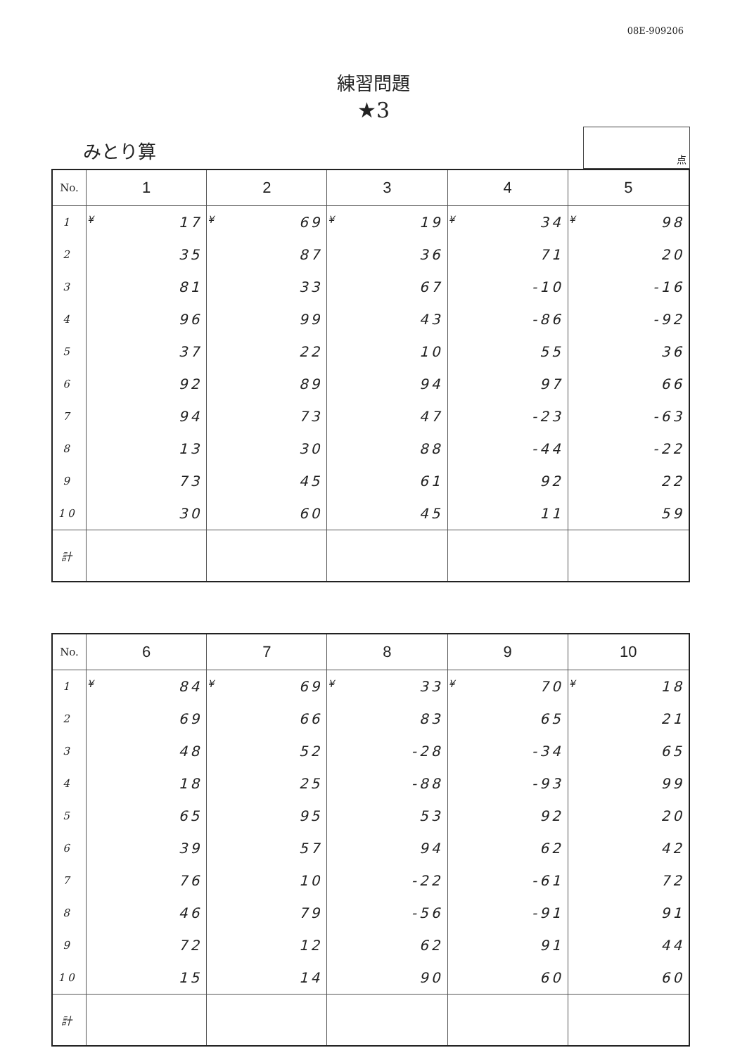08E-909206
練習問題
★3
みとり算
点
| No. | 1 | 2 | 3 | 4 | 5 |
| --- | --- | --- | --- | --- | --- |
| 1 | ¥ 17 | ¥ 69 | ¥ 19 | ¥ 34 | ¥ 98 |
| 2 | 35 | 87 | 36 | 71 | 20 |
| 3 | 81 | 33 | 67 | -10 | -16 |
| 4 | 96 | 99 | 43 | -86 | -92 |
| 5 | 37 | 22 | 10 | 55 | 36 |
| 6 | 92 | 89 | 94 | 97 | 66 |
| 7 | 94 | 73 | 47 | -23 | -63 |
| 8 | 13 | 30 | 88 | -44 | -22 |
| 9 | 73 | 45 | 61 | 92 | 22 |
| 10 | 30 | 60 | 45 | 11 | 59 |
| 計 | | | | | |
| No. | 6 | 7 | 8 | 9 | 10 |
| --- | --- | --- | --- | --- | --- |
| 1 | ¥ 84 | ¥ 69 | ¥ 33 | ¥ 70 | ¥ 18 |
| 2 | 69 | 66 | 83 | 65 | 21 |
| 3 | 48 | 52 | -28 | -34 | 65 |
| 4 | 18 | 25 | -88 | -93 | 99 |
| 5 | 65 | 95 | 53 | 92 | 20 |
| 6 | 39 | 57 | 94 | 62 | 42 |
| 7 | 76 | 10 | -22 | -61 | 72 |
| 8 | 46 | 79 | -56 | -91 | 91 |
| 9 | 72 | 12 | 62 | 91 | 44 |
| 10 | 15 | 14 | 90 | 60 | 60 |
| 計 | | | | | |